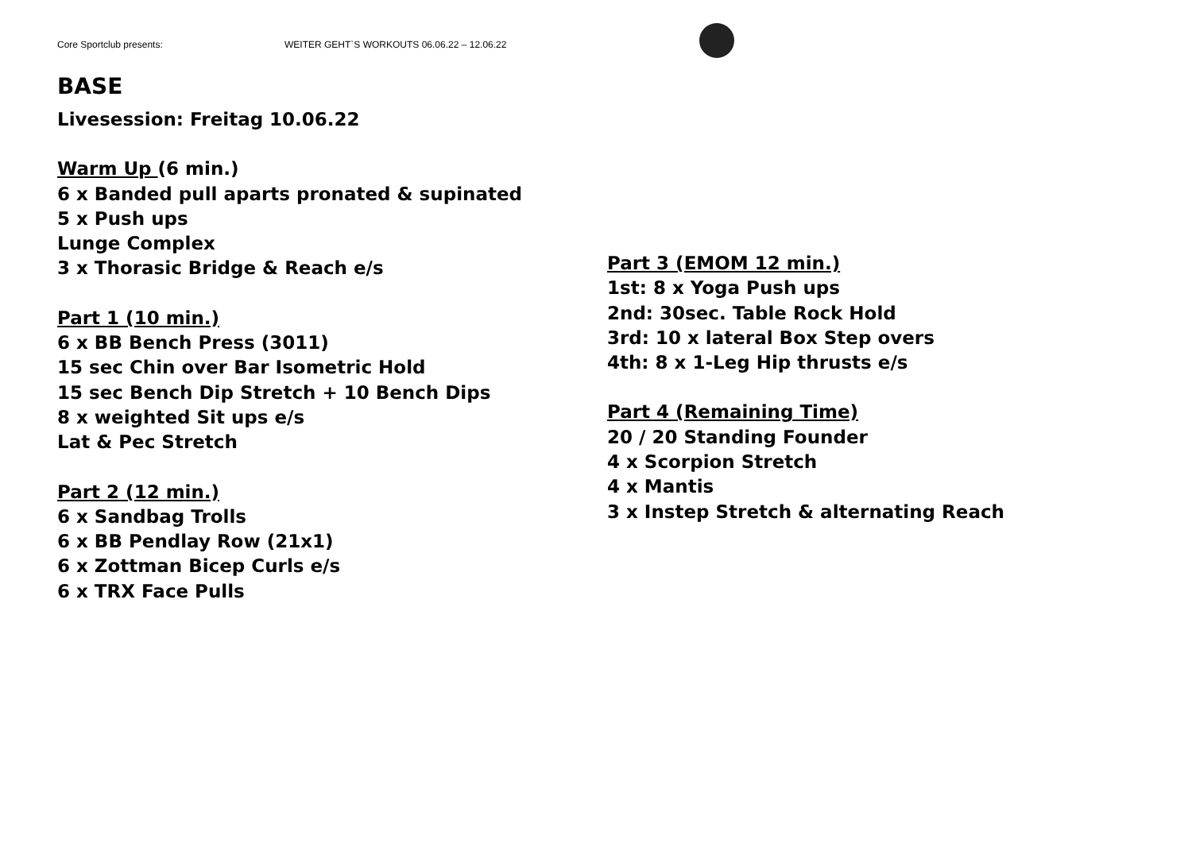Core Sportclub presents: WEITER GEHT`S WORKOUTS 06.06.22 – 12.06.22
BASE
Livesession: Freitag 10.06.22
Warm Up (6 min.)
6 x Banded pull aparts pronated & supinated
5 x Push ups
Lunge Complex
3 x Thorasic Bridge & Reach e/s
Part 1 (10 min.)
6 x BB Bench Press (3011)
15 sec Chin over Bar Isometric Hold
15 sec Bench Dip Stretch + 10 Bench Dips
8 x weighted Sit ups e/s
Lat & Pec Stretch
Part 2 (12 min.)
6 x Sandbag Trolls
6 x BB Pendlay Row (21x1)
6 x Zottman Bicep Curls e/s
6 x TRX Face Pulls
Part 3 (EMOM 12 min.)
1st: 8 x Yoga Push ups
2nd: 30sec. Table Rock Hold
3rd: 10 x lateral Box Step overs
4th: 8 x 1-Leg Hip thrusts e/s
Part 4 (Remaining Time)
20 / 20 Standing Founder
4 x Scorpion Stretch
4 x Mantis
3 x Instep Stretch & alternating Reach